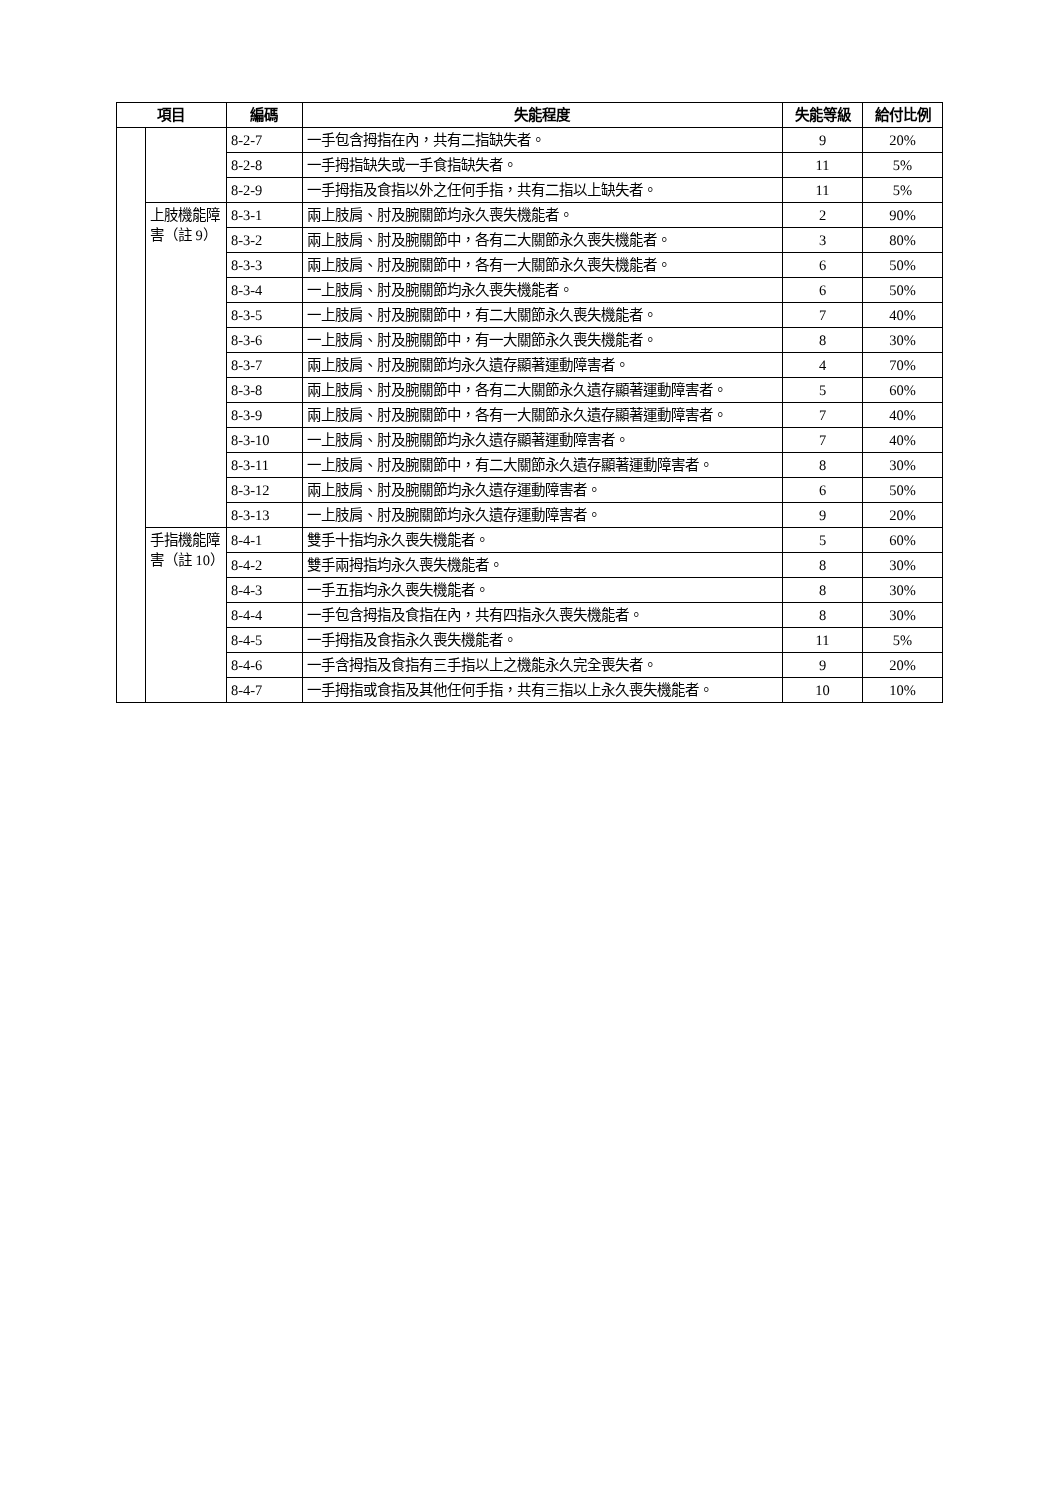| 項目 | | 編碼 | 失能程度 | 失能等級 | 給付比例 |
| --- | --- | --- | --- | --- | --- |
| | | 8-2-7 | 一手包含拇指在內，共有二指缺失者。 | 9 | 20% |
| | | 8-2-8 | 一手拇指缺失或一手食指缺失者。 | 11 | 5% |
| | | 8-2-9 | 一手拇指及食指以外之任何手指，共有二指以上缺失者。 | 11 | 5% |
| | 上肢機能障害（註 9） | 8-3-1 | 兩上肢肩、肘及腕關節均永久喪失機能者。 | 2 | 90% |
| | | 8-3-2 | 兩上肢肩、肘及腕關節中，各有二大關節永久喪失機能者。 | 3 | 80% |
| | | 8-3-3 | 兩上肢肩、肘及腕關節中，各有一大關節永久喪失機能者。 | 6 | 50% |
| | | 8-3-4 | 一上肢肩、肘及腕關節均永久喪失機能者。 | 6 | 50% |
| | | 8-3-5 | 一上肢肩、肘及腕關節中，有二大關節永久喪失機能者。 | 7 | 40% |
| | | 8-3-6 | 一上肢肩、肘及腕關節中，有一大關節永久喪失機能者。 | 8 | 30% |
| | | 8-3-7 | 兩上肢肩、肘及腕關節均永久遺存顯著運動障害者。 | 4 | 70% |
| | | 8-3-8 | 兩上肢肩、肘及腕關節中，各有二大關節永久遺存顯著運動障害者。 | 5 | 60% |
| | | 8-3-9 | 兩上肢肩、肘及腕關節中，各有一大關節永久遺存顯著運動障害者。 | 7 | 40% |
| | | 8-3-10 | 一上肢肩、肘及腕關節均永久遺存顯著運動障害者。 | 7 | 40% |
| | | 8-3-11 | 一上肢肩、肘及腕關節中，有二大關節永久遺存顯著運動障害者。 | 8 | 30% |
| | | 8-3-12 | 兩上肢肩、肘及腕關節均永久遺存運動障害者。 | 6 | 50% |
| | | 8-3-13 | 一上肢肩、肘及腕關節均永久遺存運動障害者。 | 9 | 20% |
| | 手指機能障害（註 10） | 8-4-1 | 雙手十指均永久喪失機能者。 | 5 | 60% |
| | | 8-4-2 | 雙手兩拇指均永久喪失機能者。 | 8 | 30% |
| | | 8-4-3 | 一手五指均永久喪失機能者。 | 8 | 30% |
| | | 8-4-4 | 一手包含拇指及食指在內，共有四指永久喪失機能者。 | 8 | 30% |
| | | 8-4-5 | 一手拇指及食指永久喪失機能者。 | 11 | 5% |
| | | 8-4-6 | 一手含拇指及食指有三手指以上之機能永久完全喪失者。 | 9 | 20% |
| | | 8-4-7 | 一手拇指或食指及其他任何手指，共有三指以上永久喪失機能者。 | 10 | 10% |